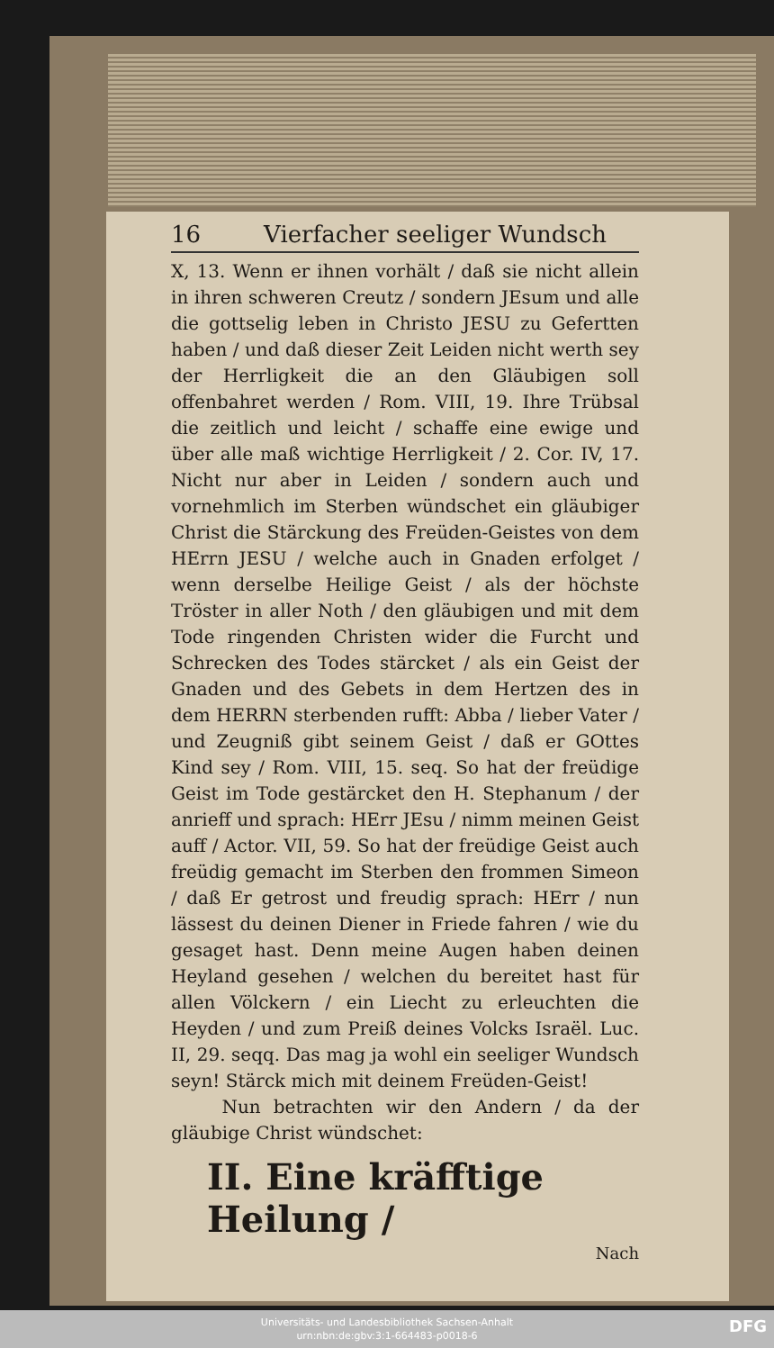16 Vierfacher seeliger Wundsch
X, 13. Wenn er ihnen vorhält / daß sie nicht allein in ihren schweren Creutz / sondern JEsum und alle die gottselig leben in Christo JESU zu Gefertten haben / und daß dieser Zeit Leiden nicht werth sey der Herrligkeit die an den Gläubigen soll offenbahret werden / Rom. VIII, 19. Ihre Trübsal die zeitlich und leicht / schaffe eine ewige und über alle maß wichtige Herrligkeit / 2. Cor. IV, 17. Nicht nur aber in Leiden / sondern auch und vornehmlich im Sterben wündschet ein gläubiger Christ die Stärckung des Freüden-Geistes von dem HErrn JESU / welche auch in Gnaden erfolget / wenn derselbe Heilige Geist / als der höchste Tröster in aller Noth / den gläubigen und mit dem Tode ringenden Christen wider die Furcht und Schrecken des Todes stärcket / als ein Geist der Gnaden und des Gebets in dem Hertzen des in dem HERRN sterbenden rufft: Abba / lieber Vater / und Zeugniß gibt seinem Geist / daß er GOttes Kind sey / Rom. VIII, 15. seq. So hat der freüdige Geist im Tode gestärcket den H. Stephanum / der anrieff und sprach: HErr JEsu / nimm meinen Geist auff / Actor. VII, 59. So hat der freüdige Geist auch freüdig gemacht im Sterben den frommen Simeon / daß Er getrost und freudig sprach: HErr / nun lässest du deinen Diener in Friede fahren / wie du gesaget hast. Denn meine Augen haben deinen Heyland gesehen / welchen du bereitet hast für allen Völckern / ein Liecht zu erleuchten die Heyden / und zum Preiß deines Volcks Israël. Luc. II, 29. seqq. Das mag ja wohl ein seeliger Wundsch seyn! Stärck mich mit deinem Freüden-Geist!
Nun betrachten wir den Andern / da der gläubige Christ wündschet:
II. Eine kräfftige Heilung /
Nach
Universitäts- und Landesbibliothek Sachsen-Anhalt
urn:nbn:de:gbv:3:1-664483-p0018-6
DFG